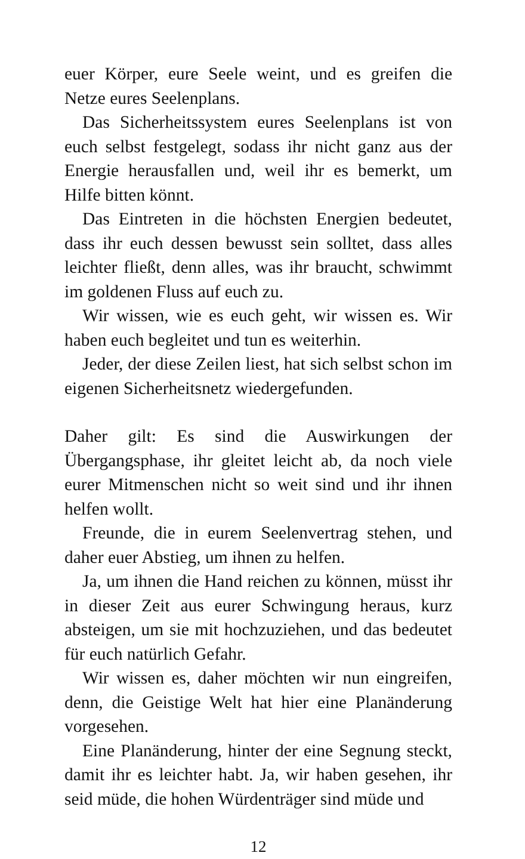euer Körper, eure Seele weint, und es greifen die Netze eures Seelenplans.
Das Sicherheitssystem eures Seelenplans ist von euch selbst festgelegt, sodass ihr nicht ganz aus der Energie herausfallen und, weil ihr es bemerkt, um Hilfe bitten könnt.
Das Eintreten in die höchsten Energien bedeutet, dass ihr euch dessen bewusst sein solltet, dass alles leichter fließt, denn alles, was ihr braucht, schwimmt im goldenen Fluss auf euch zu.
Wir wissen, wie es euch geht, wir wissen es. Wir haben euch begleitet und tun es weiterhin.
Jeder, der diese Zeilen liest, hat sich selbst schon im eigenen Sicherheitsnetz wiedergefunden.
Daher gilt: Es sind die Auswirkungen der Übergangsphase, ihr gleitet leicht ab, da noch viele eurer Mitmenschen nicht so weit sind und ihr ihnen helfen wollt.
Freunde, die in eurem Seelenvertrag stehen, und daher euer Abstieg, um ihnen zu helfen.
Ja, um ihnen die Hand reichen zu können, müsst ihr in dieser Zeit aus eurer Schwingung heraus, kurz absteigen, um sie mit hochzuziehen, und das bedeutet für euch natürlich Gefahr.
Wir wissen es, daher möchten wir nun eingreifen, denn, die Geistige Welt hat hier eine Planänderung vorgesehen.
Eine Planänderung, hinter der eine Segnung steckt, damit ihr es leichter habt. Ja, wir haben gesehen, ihr seid müde, die hohen Würdenträger sind müde und
12